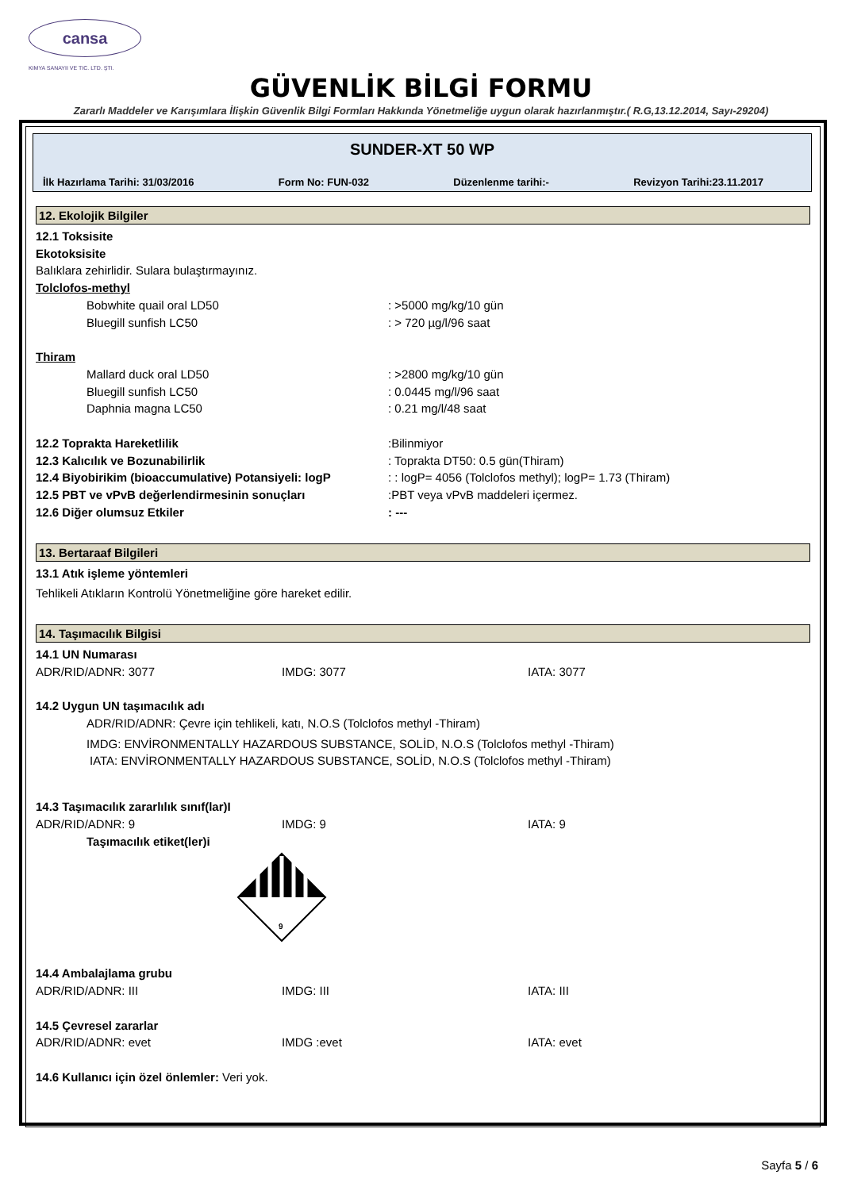cansa
KIMYA SANAYII VE TIC. LTD. ŞTI.
GÜVENLİK BİLGİ FORMU
Zararlı Maddeler ve Karışımlara İlişkin Güvenlik Bilgi Formları Hakkında Yönetmeliğe uygun olarak hazırlanmıştır.( R.G,13.12.2014, Sayı-29204)
SUNDER-XT 50 WP
İlk Hazırlama Tarihi: 31/03/2016 Form No: FUN-032 Düzenlenme tarihi:- Revizyon Tarihi:23.11.2017
12. Ekolojik Bilgiler
12.1 Toksisite
Ekotoksisite
Balıklara zehirlidir. Sulara bulaştırmayınız.
Tolclofos-methyl
Bobwhite quail oral LD50: >5000 mg/kg/10 gün
Bluegill sunfish LC50: > 720 µg/l/96 saat
Thiram
Mallard duck oral LD50: >2800 mg/kg/10 gün
Bluegill sunfish LC50: 0.0445 mg/l/96 saat
Daphnia magna LC50: 0.21 mg/l/48 saat
12.2 Toprakta Hareketlilik:Bilinmiyor
12.3 Kalıcılık ve Bozunabilirlik: Toprakta DT50: 0.5 gün(Thiram)
12.4 Biyobirikim (bioaccumulative) Potansiyeli: logP: : logP= 4056 (Tolclofos methyl); logP= 1.73 (Thiram)
12.5 PBT ve vPvB değerlendirmesinin sonuçları:PBT veya vPvB maddeleri içermez.
12.6 Diğer olumsuz Etkiler: ---
13. Bertaraaf Bilgileri
13.1 Atık işleme yöntemleri
Tehlikeli Atıkların Kontrolü Yönetmeliğine göre hareket edilir.
14. Taşımacılık Bilgisi
14.1 UN Numarası
ADR/RID/ADNR: 3077 IMDG: 3077 IATA: 3077
14.2 Uygun UN taşımacılık adı
ADR/RID/ADNR: Çevre için tehlikeli, katı, N.O.S (Tolclofos methyl -Thiram)
IMDG: ENVİRONMENTALLY HAZARDOUS SUBSTANCE, SOLİD, N.O.S (Tolclofos methyl -Thiram)
IATA: ENVİRONMENTALLY HAZARDOUS SUBSTANCE, SOLİD, N.O.S (Tolclofos methyl -Thiram)
14.3 Taşımacılık zararlılık sınıf(lar)I
ADR/RID/ADNR: 9 IMDG: 9 IATA: 9
Taşımacılık etiket(ler)i
9
14.4 Ambalajlama grubu
ADR/RID/ADNR: III IMDG: III IATA: III
14.5 Çevresel zararlar
ADR/RID/ADNR: evet IMDG :evet IATA: evet
14.6 Kullanıcı için özel önlemler: Veri yok.
Sayfa 5 / 6